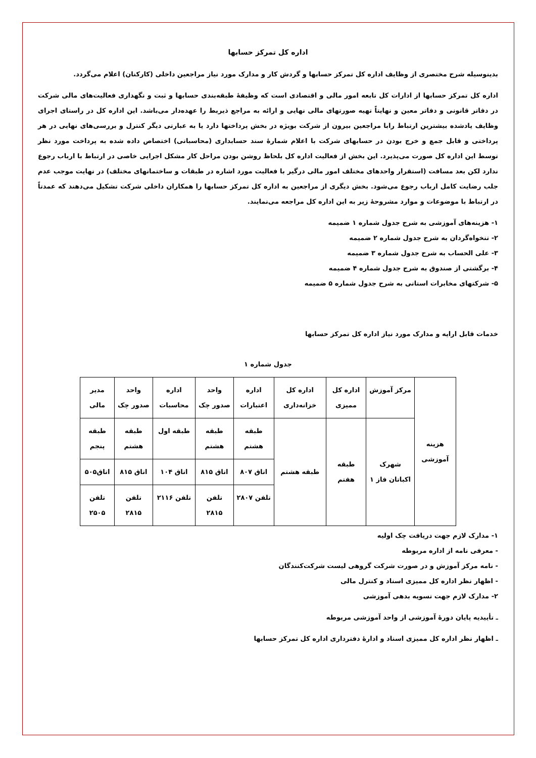اداره کل تمرکز حسابها
بدینوسیله شرح مختصری از وظایف اداره کل تمرکز حسابها و گردش کار و مدارک مورد نیاز مراجعین داخلی (کارکنان) اعلام می‌گردد.
اداره کل تمرکز حسابها از ادارات کل تابعه امور مالی و اقتصادی است که وظیفهٔ طبقه‌بندی حسابها و ثبت و نگهداری فعالیت‌های مالی شرکت در دفاتر قانونی و دفاتر معین و نهایتاً تهیه صورتهای مالی نهایی و ارائه به مراجع ذیربط را عهده‌دار می‌باشد. این اداره کل در راستای اجرای وظایف یادشده بیشترین ارتباط رابا مراجعین بیرون از شرکت بویژه در بخش پرداختها دارد یا به عبارتی دیگر کنترل و بررسی‌های نهایی در هر پرداختی و قابل جمع و خرج بودن در حسابهای شرکت با اعلام شمارهٔ سند حسابداری (محاسباتی) اختصاص داده شده به پرداخت مورد نظر توسط این اداره کل صورت می‌پذیرد. این بخش از فعالیت اداره کل بلحاظ روشن بودن مراحل کار مشکل اجرایی خاصی در ارتباط با ارباب رجوع ندارد لکن بعد مسافت (استقرار واحدهای مختلف امور مالی درگیر با فعالیت مورد اشاره در طبقات و ساختمانهای مختلف) در نهایت موجب عدم جلب رضایت کامل ارباب رجوع می‌شود. بخش دیگری از مراجعین به اداره کل تمرکز حسابها را همکاران داخلی شرکت تشکیل می‌دهند که عمدتاً در ارتباط با موضوعات و موارد مشروحهٔ زیر به این اداره کل مراجعه می‌نمایند.
۱- هزینه‌های آموزشی به شرح جدول شماره ۱ ضمیمه
۲- تنخواه‌گردان به شرح جدول شماره ۲ ضمیمه
۳- علی الحساب به شرح جدول شماره ۳ ضمیمه
۴- برگشتی از صندوق به شرح جدول شماره ۴ ضمیمه
۵- شرکتهای مخابرات استانی به شرح جدول شماره ۵ ضمیمه
خدمات قابل ارایه و مدارک مورد نیاز اداره کل تمرکز حسابها
جدول شماره ۱
| هزینه آموزشی | مرکز آموزش | اداره کل ممیزی | اداره کل خزانه‌داری | اداره اعتبارات | واحد صدور چک | اداره محاسبات | واحد صدور چک | مدیر مالی |
| | شهرک اکباتان فاز ۱ | طبقه هفتم | طبقه هشتم | طبقه هشتم | طبقه هشتم | طبقه اول | طبقه هشتم | طبقه پنجم |
| | | | | اتاق ۸۰۷ | اتاق ۸۱۵ | اتاق ۱۰۴ | اتاق ۸۱۵ | اتاق۵۰۵ |
| | | | | تلفن ۲۸۰۷ | تلفن ۲۸۱۵ | تلفن ۲۱۱۶ | تلفن ۲۸۱۵ | تلفن ۲۵۰۵ |
۱- مدارک لازم جهت دریافت چک اولیه
- معرفی نامه از اداره مربوطه
- نامه مرکز آموزش و در صورت شرکت گروهی لیست شرکت‌کنندگان
- اظهار نظر اداره کل ممیزی اسناد و کنترل مالی
۲- مدارک لازم جهت تسویه بدهی آموزشی
ـ تأییدیه پایان دورهٔ آموزشی از واحد آموزشی مربوطه
ـ اظهار نظر اداره کل ممیزی اسناد و ادارهٔ دفترداری اداره کل تمرکز حسابها